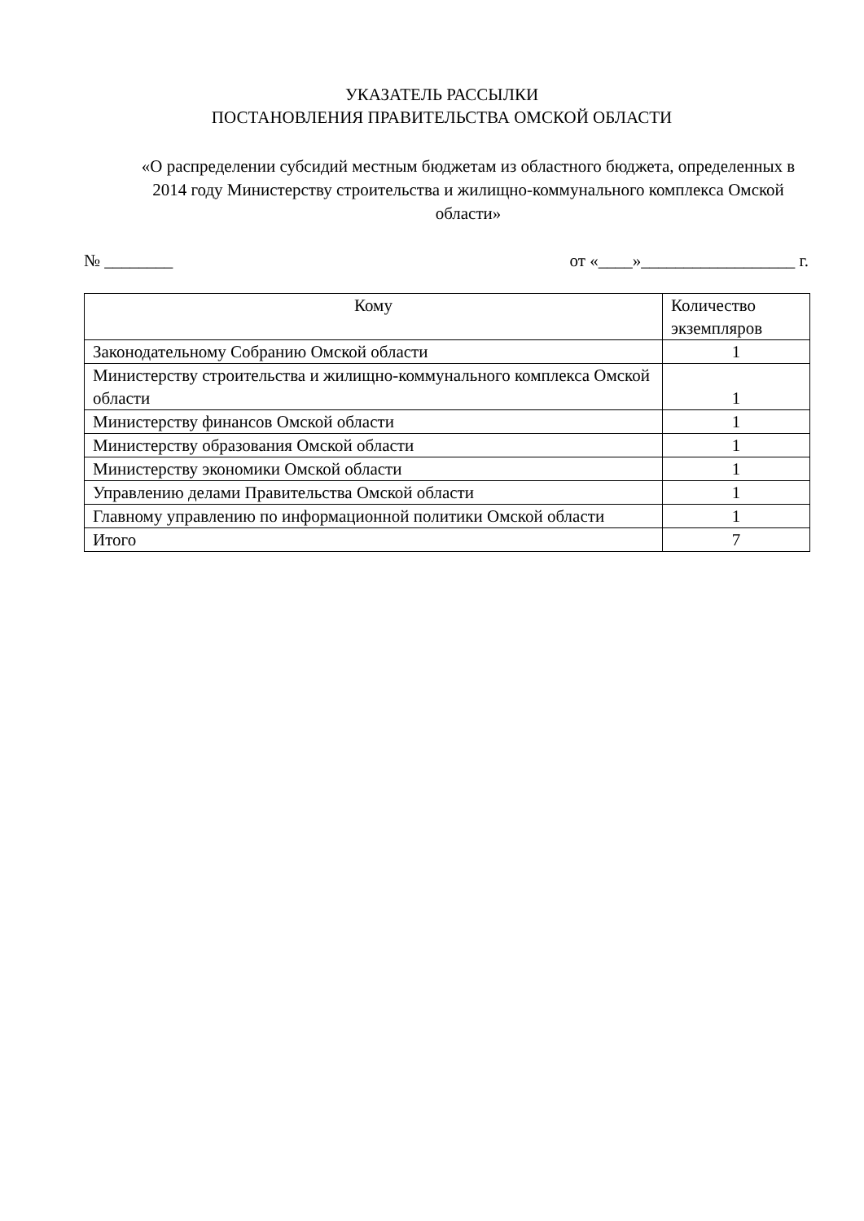УКАЗАТЕЛЬ РАССЫЛКИ
ПОСТАНОВЛЕНИЯ ПРАВИТЕЛЬСТВА ОМСКОЙ ОБЛАСТИ
«О распределении субсидий местным бюджетам из областного бюджета, определенных в 2014 году Министерству строительства и жилищно-коммунального комплекса Омской области»
№ ________ от «____»__________________ г.
| Кому | Количество экземпляров |
| --- | --- |
| Законодательному Собранию Омской области | 1 |
| Министерству строительства и жилищно-коммунального комплекса Омской области | 1 |
| Министерству финансов Омской области | 1 |
| Министерству образования Омской области | 1 |
| Министерству экономики Омской области | 1 |
| Управлению делами Правительства Омской области | 1 |
| Главному управлению по информационной политики Омской области | 1 |
| Итого | 7 |